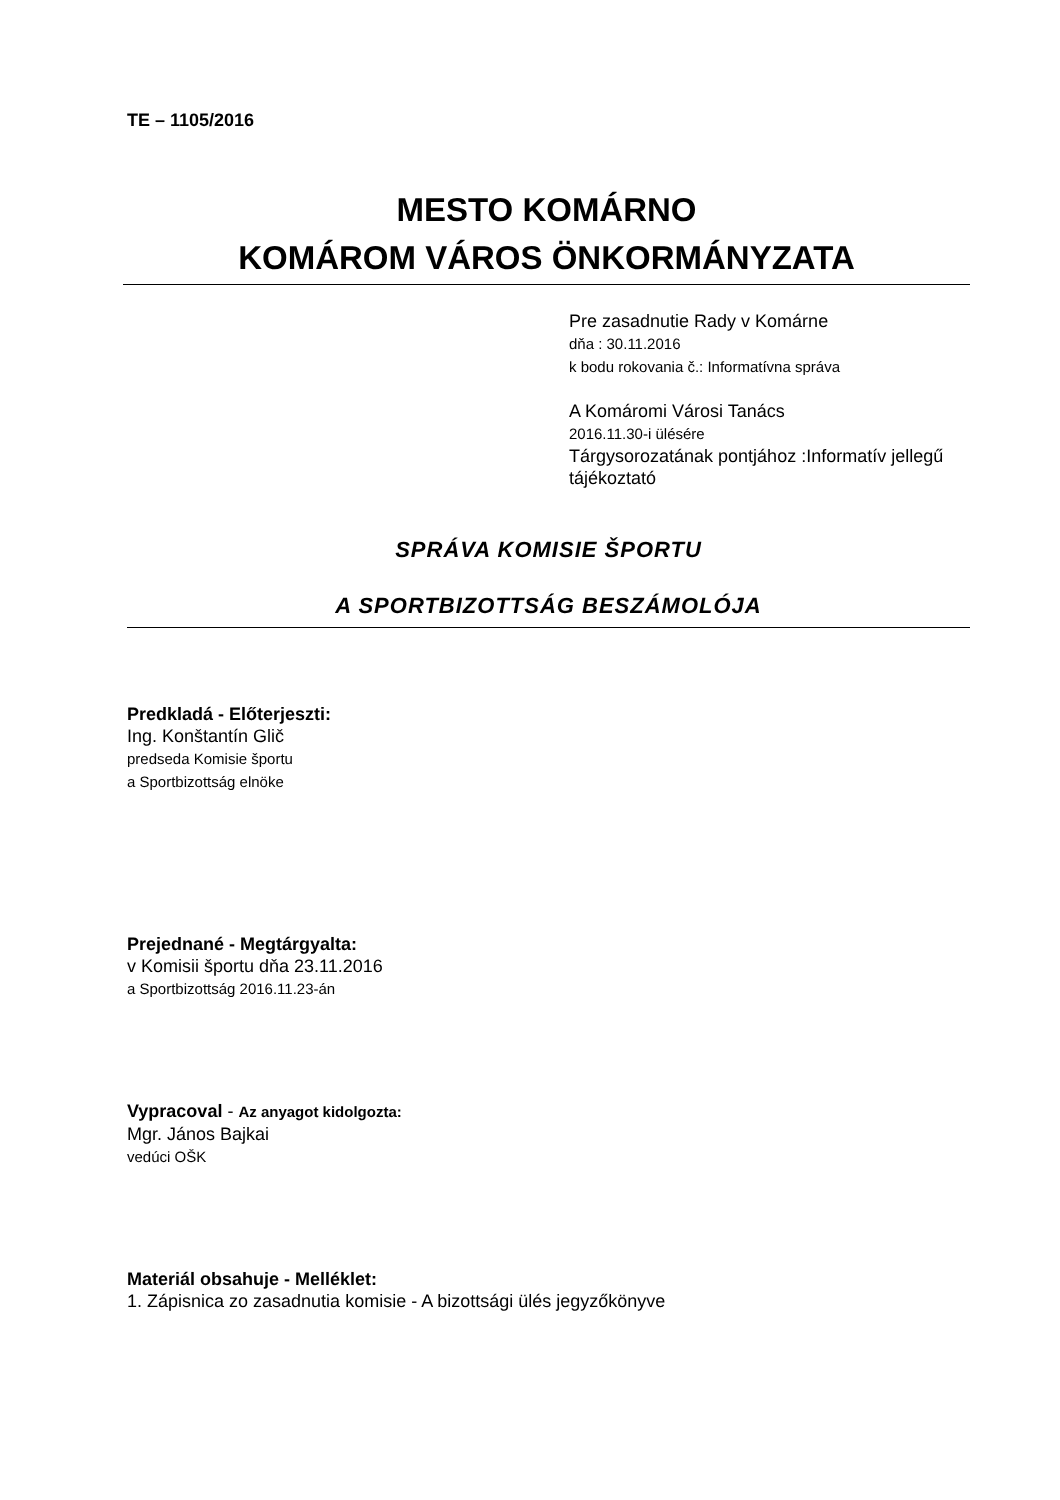TE – 1105/2016
MESTO KOMÁRNO
KOMÁROM VÁROS ÖNKORMÁNYZATA
Pre zasadnutie Rady v Komárne
dňa : 30.11.2016
k bodu rokovania č.: Informatívna správa
A Komáromi Városi Tanács
2016.11.30-i ülésére
Tárgysorozatának pontjához :Informatív jellegű tájékoztató
SPRÁVA KOMISIE ŠPORTU
A SPORTBIZOTTSÁG BESZÁMOLÓJA
Predkladá - Előterjeszti:
Ing. Konštantín Glič
predseda Komisie športu
a Sportbizottság elnöke
Prejednané - Megtárgyalta:
v Komisii športu dňa 23.11.2016
a Sportbizottság 2016.11.23-án
Vypracoval - Az anyagot kidolgozta:
Mgr. János Bajkai
vedúci OŠK
Materiál obsahuje - Melléklet:
1. Zápisnica zo zasadnutia komisie - A bizottsági ülés jegyzőkönyve